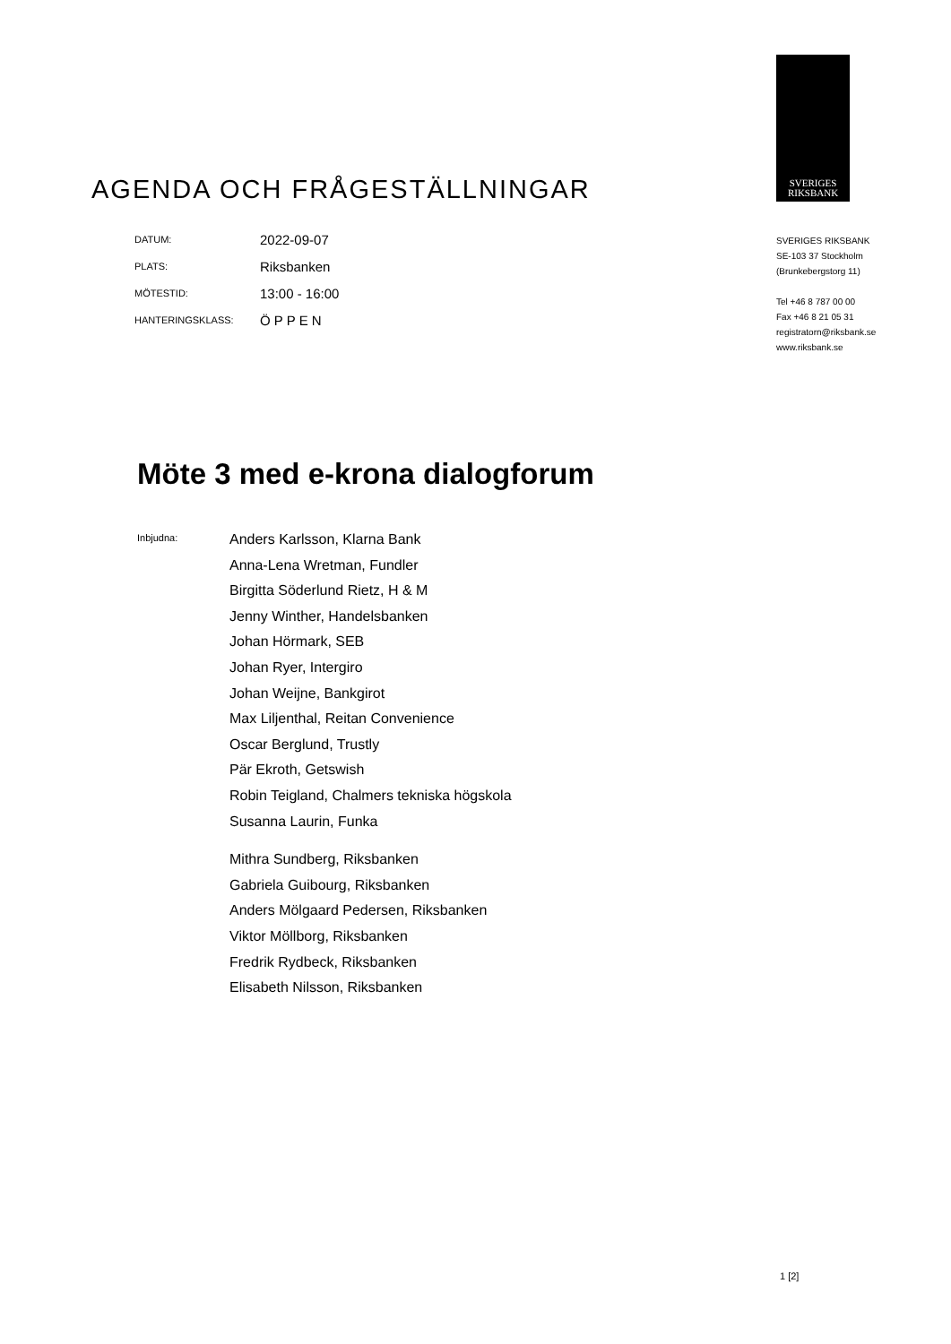SVERIGES
RIKSBANK
AGENDA OCH FRÅGESTÄLLNINGAR
| DATUM: | 2022-09-07 |
| PLATS: | Riksbanken |
| MÖTESTID: | 13:00 - 16:00 |
| HANTERINGSKLASS: | Ö P P E N |
SVERIGES RIKSBANK
SE-103 37 Stockholm
(Brunkebergstorg 11)
Tel +46 8 787 00 00
Fax +46 8 21 05 31
registratorn@riksbank.se
www.riksbank.se
Möte 3 med e-krona dialogforum
Inbjudna:
Anders Karlsson, Klarna Bank
Anna-Lena Wretman, Fundler
Birgitta Söderlund Rietz, H & M
Jenny Winther, Handelsbanken
Johan Hörmark, SEB
Johan Ryer, Intergiro
Johan Weijne, Bankgirot
Max Liljenthal, Reitan Convenience
Oscar Berglund, Trustly
Pär Ekroth, Getswish
Robin Teigland, Chalmers tekniska högskola
Susanna Laurin, Funka
Mithra Sundberg, Riksbanken
Gabriela Guibourg, Riksbanken
Anders Mölgaard Pedersen, Riksbanken
Viktor Möllborg, Riksbanken
Fredrik Rydbeck, Riksbanken
Elisabeth Nilsson, Riksbanken
1 [2]